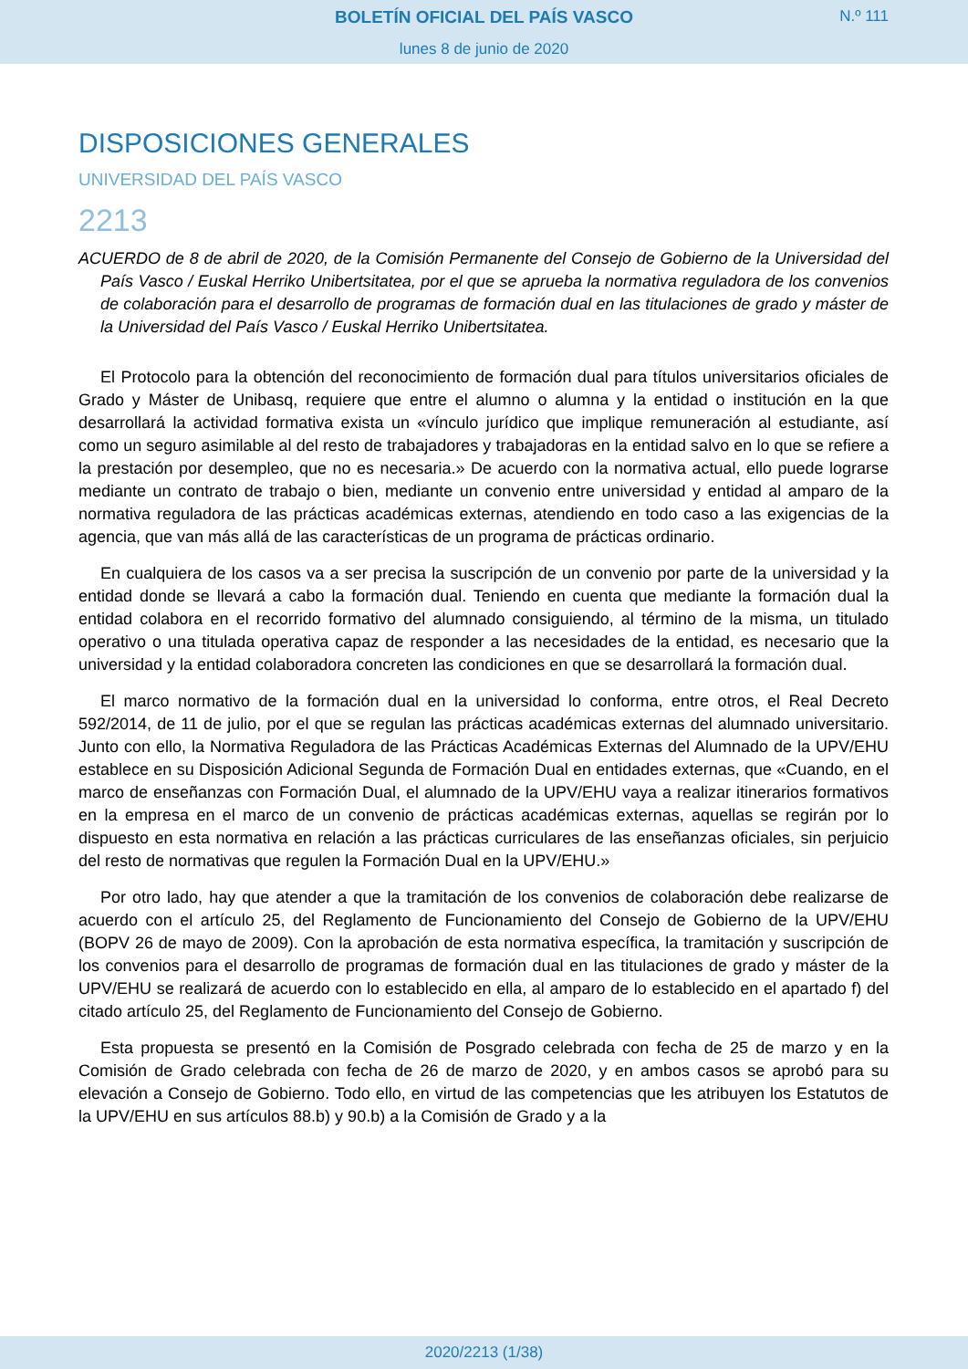BOLETÍN OFICIAL DEL PAÍS VASCO
N.º 111
lunes 8 de junio de 2020
DISPOSICIONES GENERALES
UNIVERSIDAD DEL PAÍS VASCO
2213
ACUERDO de 8 de abril de 2020, de la Comisión Permanente del Consejo de Gobierno de la Universidad del País Vasco / Euskal Herriko Unibertsitatea, por el que se aprueba la normativa reguladora de los convenios de colaboración para el desarrollo de programas de formación dual en las titulaciones de grado y máster de la Universidad del País Vasco / Euskal Herriko Unibertsitatea.
El Protocolo para la obtención del reconocimiento de formación dual para títulos universitarios oficiales de Grado y Máster de Unibasq, requiere que entre el alumno o alumna y la entidad o institución en la que desarrollará la actividad formativa exista un «vínculo jurídico que implique remuneración al estudiante, así como un seguro asimilable al del resto de trabajadores y trabajadoras en la entidad salvo en lo que se refiere a la prestación por desempleo, que no es necesaria.» De acuerdo con la normativa actual, ello puede lograrse mediante un contrato de trabajo o bien, mediante un convenio entre universidad y entidad al amparo de la normativa reguladora de las prácticas académicas externas, atendiendo en todo caso a las exigencias de la agencia, que van más allá de las características de un programa de prácticas ordinario.
En cualquiera de los casos va a ser precisa la suscripción de un convenio por parte de la universidad y la entidad donde se llevará a cabo la formación dual. Teniendo en cuenta que mediante la formación dual la entidad colabora en el recorrido formativo del alumnado consiguiendo, al término de la misma, un titulado operativo o una titulada operativa capaz de responder a las necesidades de la entidad, es necesario que la universidad y la entidad colaboradora concreten las condiciones en que se desarrollará la formación dual.
El marco normativo de la formación dual en la universidad lo conforma, entre otros, el Real Decreto 592/2014, de 11 de julio, por el que se regulan las prácticas académicas externas del alumnado universitario. Junto con ello, la Normativa Reguladora de las Prácticas Académicas Externas del Alumnado de la UPV/EHU establece en su Disposición Adicional Segunda de Formación Dual en entidades externas, que «Cuando, en el marco de enseñanzas con Formación Dual, el alumnado de la UPV/EHU vaya a realizar itinerarios formativos en la empresa en el marco de un convenio de prácticas académicas externas, aquellas se regirán por lo dispuesto en esta normativa en relación a las prácticas curriculares de las enseñanzas oficiales, sin perjuicio del resto de normativas que regulen la Formación Dual en la UPV/EHU.»
Por otro lado, hay que atender a que la tramitación de los convenios de colaboración debe realizarse de acuerdo con el artículo 25, del Reglamento de Funcionamiento del Consejo de Gobierno de la UPV/EHU (BOPV 26 de mayo de 2009). Con la aprobación de esta normativa específica, la tramitación y suscripción de los convenios para el desarrollo de programas de formación dual en las titulaciones de grado y máster de la UPV/EHU se realizará de acuerdo con lo establecido en ella, al amparo de lo establecido en el apartado f) del citado artículo 25, del Reglamento de Funcionamiento del Consejo de Gobierno.
Esta propuesta se presentó en la Comisión de Posgrado celebrada con fecha de 25 de marzo y en la Comisión de Grado celebrada con fecha de 26 de marzo de 2020, y en ambos casos se aprobó para su elevación a Consejo de Gobierno. Todo ello, en virtud de las competencias que les atribuyen los Estatutos de la UPV/EHU en sus artículos 88.b) y 90.b) a la Comisión de Grado y a la
2020/2213 (1/38)